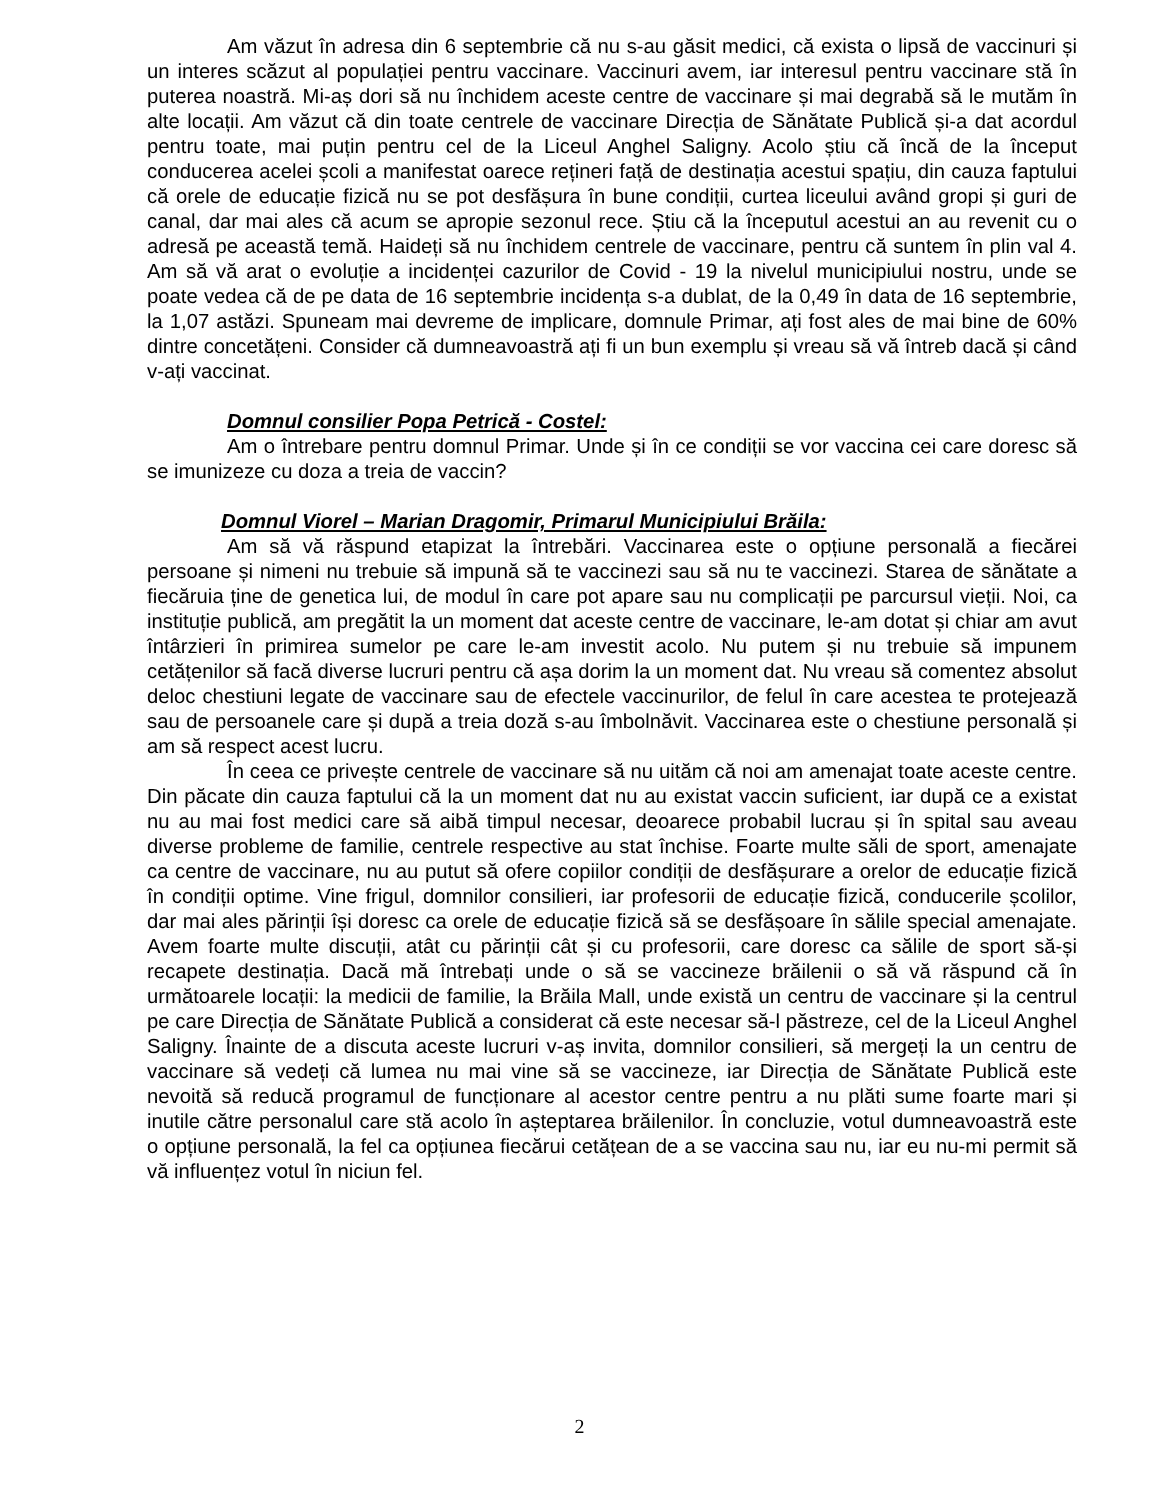Am văzut în adresa din 6 septembrie că nu s-au găsit medici, că exista o lipsă de vaccinuri și un interes scăzut al populației pentru vaccinare. Vaccinuri avem, iar interesul pentru vaccinare stă în puterea noastră. Mi-aș dori să nu închidem aceste centre de vaccinare și mai degrabă să le mutăm în alte locații. Am văzut că din toate centrele de vaccinare Direcția de Sănătate Publică și-a dat acordul pentru toate, mai puțin pentru cel de la Liceul Anghel Saligny. Acolo știu că încă de la început conducerea acelei școli a manifestat oarece rețineri față de destinația acestui spațiu, din cauza faptului că orele de educație fizică nu se pot desfășura în bune condiții, curtea liceului având gropi și guri de canal, dar mai ales că acum se apropie sezonul rece. Știu că la începutul acestui an au revenit cu o adresă pe această temă. Haideți să nu închidem centrele de vaccinare, pentru că suntem în plin val 4. Am să vă arat o evoluție a incidenței cazurilor de Covid - 19 la nivelul municipiului nostru, unde se poate vedea că de pe data de 16 septembrie incidența s-a dublat, de la 0,49 în data de 16 septembrie, la 1,07 astăzi. Spuneam mai devreme de implicare, domnule Primar, ați fost ales de mai bine de 60% dintre concetățeni. Consider că dumneavoastră ați fi un bun exemplu și vreau să vă întreb dacă și când v-ați vaccinat.
Domnul consilier Popa Petrică - Costel:
Am o întrebare pentru domnul Primar. Unde și în ce condiții se vor vaccina cei care doresc să se imunizeze cu doza a treia de vaccin?
Domnul Viorel – Marian Dragomir, Primarul Municipiului Brăila:
Am să vă răspund etapizat la întrebări. Vaccinarea este o opțiune personală a fiecărei persoane și nimeni nu trebuie să impună să te vaccinezi sau să nu te vaccinezi. Starea de sănătate a fiecăruia ține de genetica lui, de modul în care pot apare sau nu complicații pe parcursul vieții. Noi, ca instituție publică, am pregătit la un moment dat aceste centre de vaccinare, le-am dotat și chiar am avut întârzieri în primirea sumelor pe care le-am investit acolo. Nu putem și nu trebuie să impunem cetățenilor să facă diverse lucruri pentru că așa dorim la un moment dat. Nu vreau să comentez absolut deloc chestiuni legate de vaccinare sau de efectele vaccinurilor, de felul în care acestea te protejează sau de persoanele care și după a treia doză s-au îmbolnăvit. Vaccinarea este o chestiune personală și am să respect acest lucru.
În ceea ce privește centrele de vaccinare să nu uităm că noi am amenajat toate aceste centre. Din păcate din cauza faptului că la un moment dat nu au existat vaccin suficient, iar după ce a existat nu au mai fost medici care să aibă timpul necesar, deoarece probabil lucrau și în spital sau aveau diverse probleme de familie, centrele respective au stat închise. Foarte multe săli de sport, amenajate ca centre de vaccinare, nu au putut să ofere copiilor condiții de desfășurare a orelor de educație fizică în condiții optime. Vine frigul, domnilor consilieri, iar profesorii de educație fizică, conducerile școlilor, dar mai ales părinții își doresc ca orele de educație fizică să se desfășoare în sălile special amenajate. Avem foarte multe discuții, atât cu părinții cât și cu profesorii, care doresc ca sălile de sport să-și recapete destinația. Dacă mă întrebați unde o să se vaccineze brăilenii o să vă răspund că în următoarele locații: la medicii de familie, la Brăila Mall, unde există un centru de vaccinare și la centrul pe care Direcția de Sănătate Publică a considerat că este necesar să-l păstreze, cel de la Liceul Anghel Saligny. Înainte de a discuta aceste lucruri v-aș invita, domnilor consilieri, să mergeți la un centru de vaccinare să vedeți că lumea nu mai vine să se vaccineze, iar Direcția de Sănătate Publică este nevoită să reducă programul de funcționare al acestor centre pentru a nu plăti sume foarte mari și inutile către personalul care stă acolo în așteptarea brăilenilor. În concluzie, votul dumneavoastră este o opțiune personală, la fel ca opțiunea fiecărui cetățean de a se vaccina sau nu, iar eu nu-mi permit să vă influențez votul în niciun fel.
2